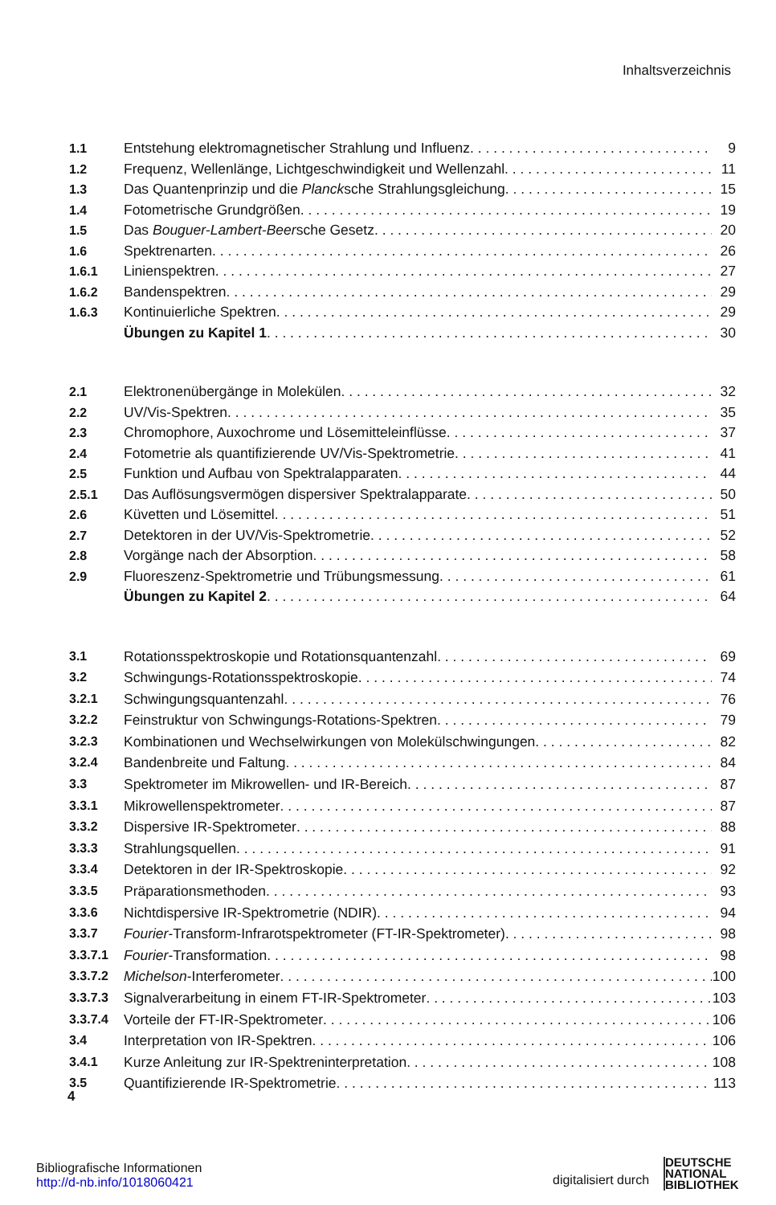Inhaltsverzeichnis
1.1 Entstehung elektromagnetischer Strahlung und Influenz 9
1.2 Frequenz, Wellenlänge, Lichtgeschwindigkeit und Wellenzahl 11
1.3 Das Quantenprinzip und die Planck sche Strahlungsgleichung 15
1.4 Fotometrische Grundgrößen 19
1.5 Das Bouguer-Lambert-Beer sche Gesetz 20
1.6 Spektrenarten 26
1.6.1 Linienspektren 27
1.6.2 Bandenspektren 29
1.6.3 Kontinuierliche Spektren 29
Übungen zu Kapitel 1 30
2.1 Elektronenübergänge in Molekülen 32
2.2 UV/Vis-Spektren 35
2.3 Chromophore, Auxochrome und Lösemitteleinflüsse 37
2.4 Fotometrie als quantifizierende UV/Vis-Spektrometrie 41
2.5 Funktion und Aufbau von Spektralapparaten 44
2.5.1 Das Auflösungsvermögen dispersiver Spektralapparate 50
2.6 Küvetten und Lösemittel 51
2.7 Detektoren in der UV/Vis-Spektrometrie 52
2.8 Vorgänge nach der Absorption 58
2.9 Fluoreszenz-Spektrometrie und Trübungsmessung 61
Übungen zu Kapitel 2 64
3.1 Rotationsspektroskopie und Rotationsquantenzahl 69
3.2 Schwingungs-Rotationsspektroskopie 74
3.2.1 Schwingungsquantenzahl 76
3.2.2 Feinstruktur von Schwingungs-Rotations-Spektren 79
3.2.3 Kombinationen und Wechselwirkungen von Molekülschwingungen 82
3.2.4 Bandenbreite und Faltung 84
3.3 Spektrometer im Mikrowellen- und IR-Bereich 87
3.3.1 Mikrowellenspektrometer 87
3.3.2 Dispersive IR-Spektrometer 88
3.3.3 Strahlungsquellen 91
3.3.4 Detektoren in der IR-Spektroskopie 92
3.3.5 Präparationsmethoden 93
3.3.6 Nichtdispersive IR-Spektrometrie (NDIR) 94
3.3.7 Fourier -Transform-Infrarotspektrometer (FT-IR-Spektrometer) 98
3.3.7.1 Fourier -Transformation 98
3.3.7.2 Michelson -Interferometer 100
3.3.7.3 Signalverarbeitung in einem FT-IR-Spektrometer 103
3.3.7.4 Vorteile der FT-IR-Spektrometer 106
3.4 Interpretation von IR-Spektren 106
3.4.1 Kurze Anleitung zur IR-Spektreninterpretation 108
3.5 Quantifizierende IR-Spektrometrie 113
4
Bibliografische Informationen
http://d-nb.info/1018060421
digitalisiert durch
DEUTSCHE
NATIONAL
BIBLIOTHEK